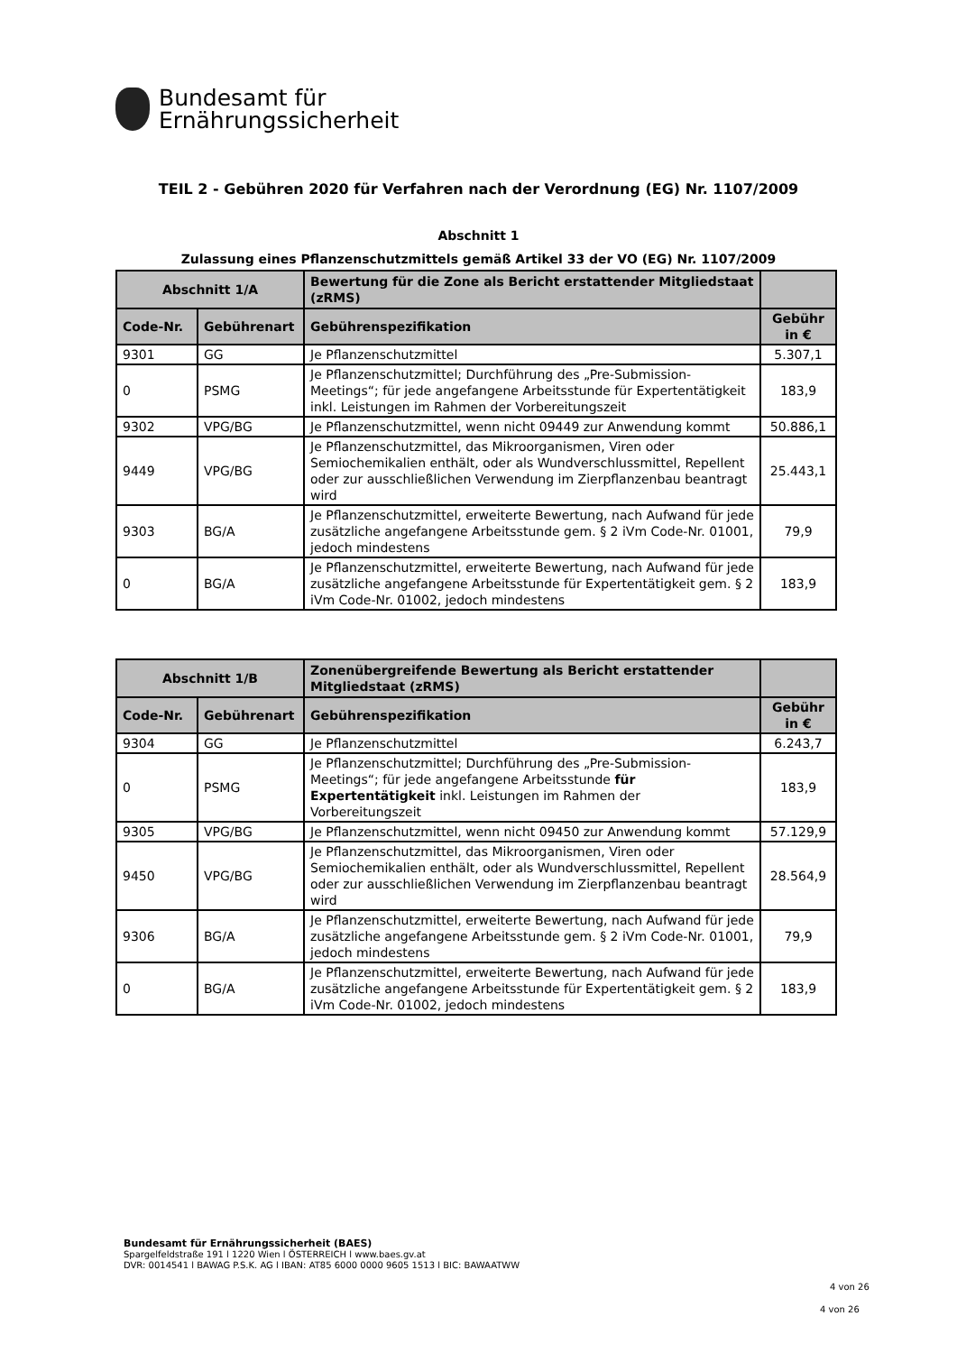Bundesamt für
Ernährungssicherheit
TEIL 2 - Gebühren 2020 für Verfahren nach der Verordnung (EG) Nr. 1107/2009
Abschnitt 1
Zulassung eines Pflanzenschutzmittels gemäß Artikel 33 der VO (EG) Nr. 1107/2009
| Abschnitt 1/A | | Bewertung für die Zone als Bericht erstattender Mitgliedstaat (zRMS) | |
| --- | --- | --- | --- |
| Code-Nr. | Gebührenart | Gebührenspezifikation | Gebühr in € |
| 9301 | GG | Je Pflanzenschutzmittel | 5.307,1 |
| 0 | PSMG | Je Pflanzenschutzmittel; Durchführung des „Pre-Submission-Meetings“; für jede angefangene Arbeitsstunde für Expertentätigkeit inkl. Leistungen im Rahmen der Vorbereitungszeit | 183,9 |
| 9302 | VPG/BG | Je Pflanzenschutzmittel, wenn nicht 09449 zur Anwendung kommt | 50.886,1 |
| 9449 | VPG/BG | Je Pflanzenschutzmittel, das Mikroorganismen, Viren oder Semiochemikalien enthält, oder als Wundverschlussmittel, Repellent oder zur ausschließlichen Verwendung im Zierpflanzenbau beantragt wird | 25.443,1 |
| 9303 | BG/A | Je Pflanzenschutzmittel, erweiterte Bewertung, nach Aufwand für jede zusätzliche angefangene Arbeitsstunde gem. § 2 iVm Code-Nr. 01001, jedoch mindestens | 79,9 |
| 0 | BG/A | Je Pflanzenschutzmittel, erweiterte Bewertung, nach Aufwand für jede zusätzliche angefangene Arbeitsstunde für Expertentätigkeit gem. § 2 iVm Code-Nr. 01002, jedoch mindestens | 183,9 |
| Abschnitt 1/B | | Zonenübergreifende Bewertung als Bericht erstattender Mitgliedstaat (zRMS) | |
| --- | --- | --- | --- |
| Code-Nr. | Gebührenart | Gebührenspezifikation | Gebühr in € |
| 9304 | GG | Je Pflanzenschutzmittel | 6.243,7 |
| 0 | PSMG | Je Pflanzenschutzmittel; Durchführung des „Pre-Submission-Meetings“; für jede angefangene Arbeitsstunde für Expertentätigkeit inkl. Leistungen im Rahmen der Vorbereitungszeit | 183,9 |
| 9305 | VPG/BG | Je Pflanzenschutzmittel, wenn nicht 09450 zur Anwendung kommt | 57.129,9 |
| 9450 | VPG/BG | Je Pflanzenschutzmittel, das Mikroorganismen, Viren oder Semiochemikalien enthält, oder als Wundverschlussmittel, Repellent oder zur ausschließlichen Verwendung im Zierpflanzenbau beantragt wird | 28.564,9 |
| 9306 | BG/A | Je Pflanzenschutzmittel, erweiterte Bewertung, nach Aufwand für jede zusätzliche angefangene Arbeitsstunde gem. § 2 iVm Code-Nr. 01001, jedoch mindestens | 79,9 |
| 0 | BG/A | Je Pflanzenschutzmittel, erweiterte Bewertung, nach Aufwand für jede zusätzliche angefangene Arbeitsstunde für Expertentätigkeit gem. § 2 iVm Code-Nr. 01002, jedoch mindestens | 183,9 |
Bundesamt für Ernährungssicherheit (BAES)
Spargelfeldstraße 191 l 1220 Wien l ÖSTERREICH l www.baes.gv.at
DVR: 0014541 l BAWAG P.S.K. AG l IBAN: AT85 6000 0000 9605 1513 l BIC: BAWAATWW
4 von 26
4 von 26